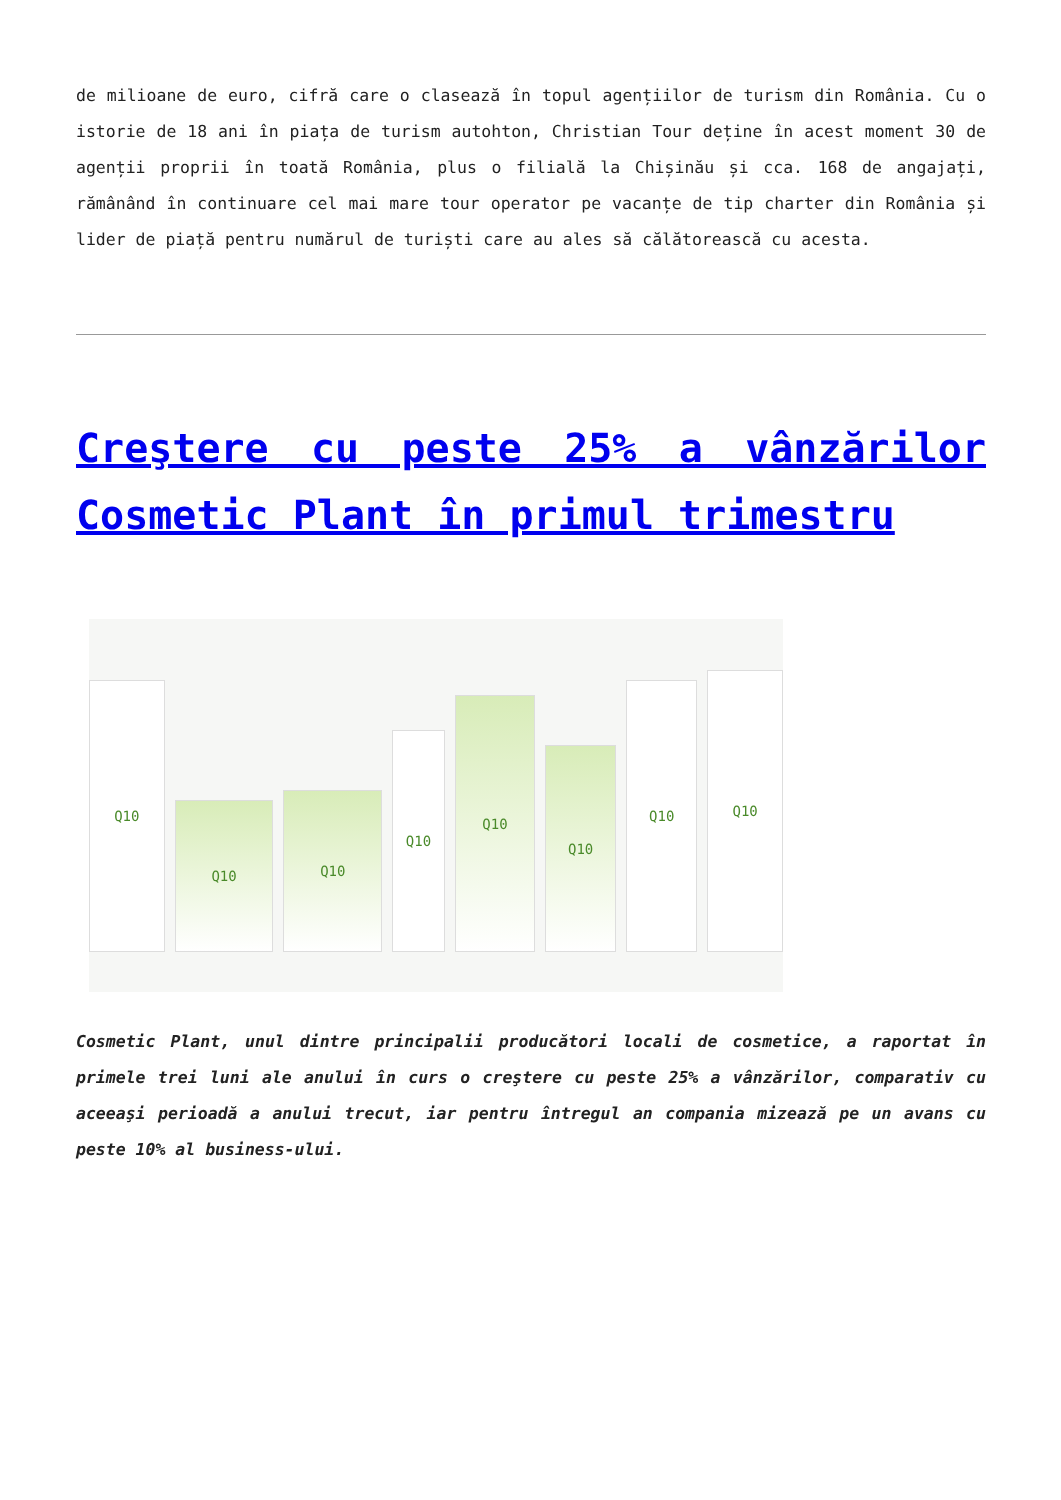de milioane de euro, cifră care o clasează în topul agențiilor de turism din România. Cu o istorie de 18 ani în piața de turism autohton, Christian Tour deține în acest moment 30 de agenții proprii în toată România, plus o filială la Chișinău și cca. 168 de angajați, rămânând în continuare cel mai mare tour operator pe vacanțe de tip charter din România și lider de piață pentru numărul de turiști care au ales să călătorească cu acesta.
Creştere cu peste 25% a vânzărilor Cosmetic Plant în primul trimestru
Q10
Q10
Q10
Q10
Q10
Q10
Q10
Q10
Cosmetic Plant, unul dintre principalii producători locali de cosmetice, a raportat în primele trei luni ale anului în curs o creştere cu peste 25% a vânzărilor, comparativ cu aceeaşi perioadă a anului trecut, iar pentru întregul an compania mizează pe un avans cu peste 10% al business-ului.